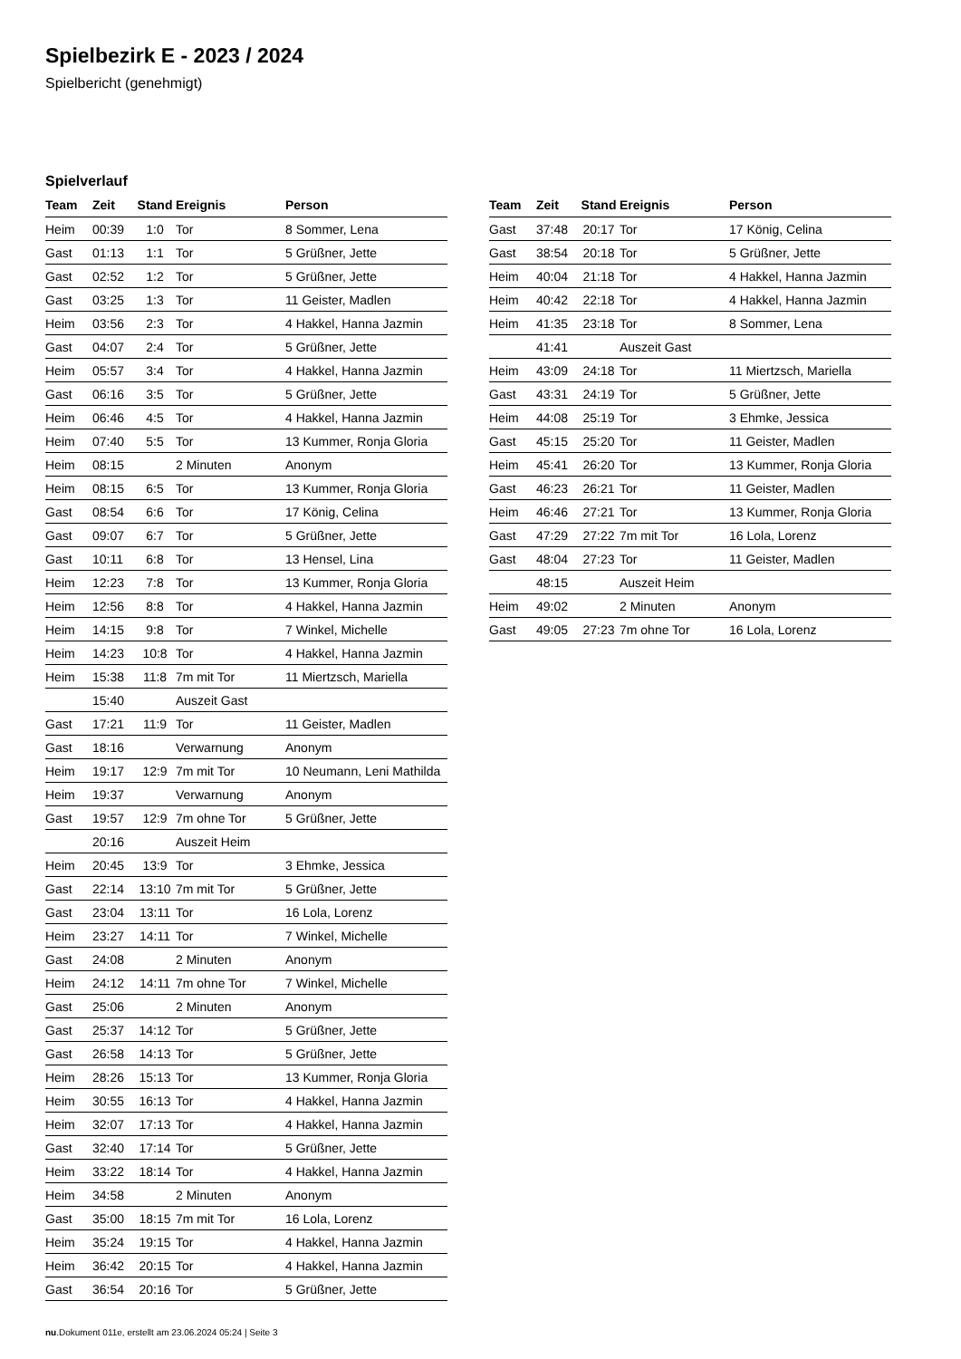Spielbezirk E - 2023 / 2024
Spielbericht (genehmigt)
Spielverlauf
| Team | Zeit | Stand | Ereignis | Person |
| --- | --- | --- | --- | --- |
| Heim | 00:39 | 1:0 | Tor | 8 Sommer, Lena |
| Gast | 01:13 | 1:1 | Tor | 5 Grüßner, Jette |
| Gast | 02:52 | 1:2 | Tor | 5 Grüßner, Jette |
| Gast | 03:25 | 1:3 | Tor | 11 Geister, Madlen |
| Heim | 03:56 | 2:3 | Tor | 4 Hakkel, Hanna Jazmin |
| Gast | 04:07 | 2:4 | Tor | 5 Grüßner, Jette |
| Heim | 05:57 | 3:4 | Tor | 4 Hakkel, Hanna Jazmin |
| Gast | 06:16 | 3:5 | Tor | 5 Grüßner, Jette |
| Heim | 06:46 | 4:5 | Tor | 4 Hakkel, Hanna Jazmin |
| Heim | 07:40 | 5:5 | Tor | 13 Kummer, Ronja Gloria |
| Heim | 08:15 | | 2 Minuten | Anonym |
| Heim | 08:15 | 6:5 | Tor | 13 Kummer, Ronja Gloria |
| Gast | 08:54 | 6:6 | Tor | 17 König, Celina |
| Gast | 09:07 | 6:7 | Tor | 5 Grüßner, Jette |
| Gast | 10:11 | 6:8 | Tor | 13 Hensel, Lina |
| Heim | 12:23 | 7:8 | Tor | 13 Kummer, Ronja Gloria |
| Heim | 12:56 | 8:8 | Tor | 4 Hakkel, Hanna Jazmin |
| Heim | 14:15 | 9:8 | Tor | 7 Winkel, Michelle |
| Heim | 14:23 | 10:8 | Tor | 4 Hakkel, Hanna Jazmin |
| Heim | 15:38 | 11:8 | 7m mit Tor | 11 Miertzsch, Mariella |
| | 15:40 | | Auszeit Gast | |
| Gast | 17:21 | 11:9 | Tor | 11 Geister, Madlen |
| Gast | 18:16 | | Verwarnung | Anonym |
| Heim | 19:17 | 12:9 | 7m mit Tor | 10 Neumann, Leni Mathilda |
| Heim | 19:37 | | Verwarnung | Anonym |
| Gast | 19:57 | 12:9 | 7m ohne Tor | 5 Grüßner, Jette |
| | 20:16 | | Auszeit Heim | |
| Heim | 20:45 | 13:9 | Tor | 3 Ehmke, Jessica |
| Gast | 22:14 | 13:10 | 7m mit Tor | 5 Grüßner, Jette |
| Gast | 23:04 | 13:11 | Tor | 16 Lola, Lorenz |
| Heim | 23:27 | 14:11 | Tor | 7 Winkel, Michelle |
| Gast | 24:08 | | 2 Minuten | Anonym |
| Heim | 24:12 | 14:11 | 7m ohne Tor | 7 Winkel, Michelle |
| Gast | 25:06 | | 2 Minuten | Anonym |
| Gast | 25:37 | 14:12 | Tor | 5 Grüßner, Jette |
| Gast | 26:58 | 14:13 | Tor | 5 Grüßner, Jette |
| Heim | 28:26 | 15:13 | Tor | 13 Kummer, Ronja Gloria |
| Heim | 30:55 | 16:13 | Tor | 4 Hakkel, Hanna Jazmin |
| Heim | 32:07 | 17:13 | Tor | 4 Hakkel, Hanna Jazmin |
| Gast | 32:40 | 17:14 | Tor | 5 Grüßner, Jette |
| Heim | 33:22 | 18:14 | Tor | 4 Hakkel, Hanna Jazmin |
| Heim | 34:58 | | 2 Minuten | Anonym |
| Gast | 35:00 | 18:15 | 7m mit Tor | 16 Lola, Lorenz |
| Heim | 35:24 | 19:15 | Tor | 4 Hakkel, Hanna Jazmin |
| Heim | 36:42 | 20:15 | Tor | 4 Hakkel, Hanna Jazmin |
| Gast | 36:54 | 20:16 | Tor | 5 Grüßner, Jette |
| Team | Zeit | Stand | Ereignis | Person |
| --- | --- | --- | --- | --- |
| Gast | 37:48 | 20:17 | Tor | 17 König, Celina |
| Gast | 38:54 | 20:18 | Tor | 5 Grüßner, Jette |
| Heim | 40:04 | 21:18 | Tor | 4 Hakkel, Hanna Jazmin |
| Heim | 40:42 | 22:18 | Tor | 4 Hakkel, Hanna Jazmin |
| Heim | 41:35 | 23:18 | Tor | 8 Sommer, Lena |
| | 41:41 | | Auszeit Gast | |
| Heim | 43:09 | 24:18 | Tor | 11 Miertzsch, Mariella |
| Gast | 43:31 | 24:19 | Tor | 5 Grüßner, Jette |
| Heim | 44:08 | 25:19 | Tor | 3 Ehmke, Jessica |
| Gast | 45:15 | 25:20 | Tor | 11 Geister, Madlen |
| Heim | 45:41 | 26:20 | Tor | 13 Kummer, Ronja Gloria |
| Gast | 46:23 | 26:21 | Tor | 11 Geister, Madlen |
| Heim | 46:46 | 27:21 | Tor | 13 Kummer, Ronja Gloria |
| Gast | 47:29 | 27:22 | 7m mit Tor | 16 Lola, Lorenz |
| Gast | 48:04 | 27:23 | Tor | 11 Geister, Madlen |
| | 48:15 | | Auszeit Heim | |
| Heim | 49:02 | | 2 Minuten | Anonym |
| Gast | 49:05 | 27:23 | 7m ohne Tor | 16 Lola, Lorenz |
nu.Dokument 011e, erstellt am 23.06.2024 05:24 | Seite 3